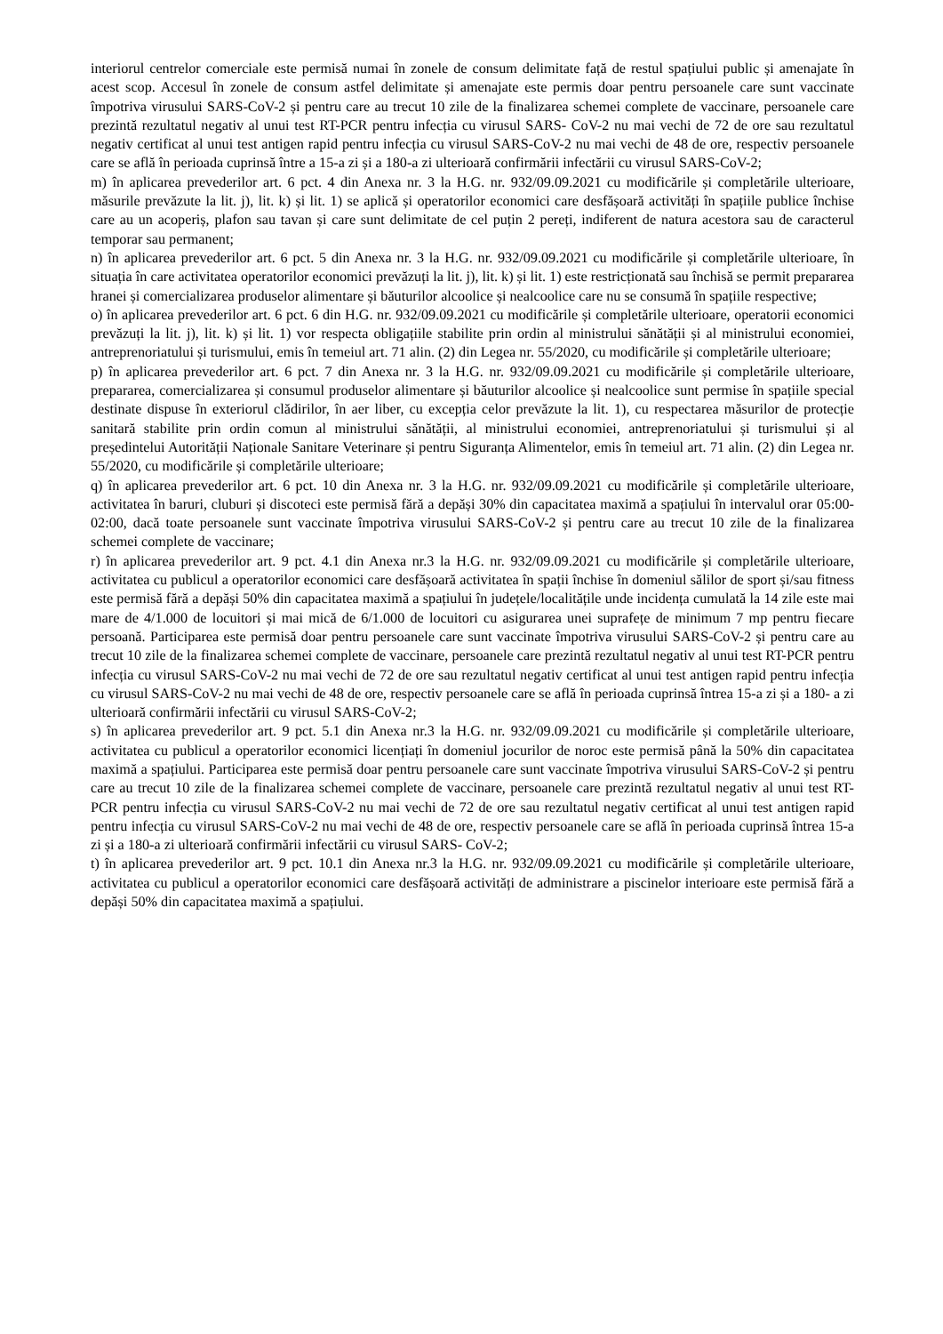interiorul centrelor comerciale este permisă numai în zonele de consum delimitate față de restul spațiului public și amenajate în acest scop. Accesul în zonele de consum astfel delimitate și amenajate este permis doar pentru persoanele care sunt vaccinate împotriva virusului SARS-CoV-2 și pentru care au trecut 10 zile de la finalizarea schemei complete de vaccinare, persoanele care prezintă rezultatul negativ al unui test RT-PCR pentru infecția cu virusul SARS- CoV-2 nu mai vechi de 72 de ore sau rezultatul negativ certificat al unui test antigen rapid pentru infecția cu virusul SARS-CoV-2 nu mai vechi de 48 de ore, respectiv persoanele care se află în perioada cuprinsă între a 15-a zi și a 180-a zi ulterioară confirmării infectării cu virusul SARS-CoV-2;
m) în aplicarea prevederilor art. 6 pct. 4 din Anexa nr. 3 la H.G. nr. 932/09.09.2021 cu modificările și completările ulterioare, măsurile prevăzute la lit. j), lit. k) și lit. 1) se aplică și operatorilor economici care desfășoară activități în spațiile publice închise care au un acoperiș, plafon sau tavan și care sunt delimitate de cel puțin 2 pereți, indiferent de natura acestora sau de caracterul temporar sau permanent;
n) în aplicarea prevederilor art. 6 pct. 5 din Anexa nr. 3 la H.G. nr. 932/09.09.2021 cu modificările și completările ulterioare, în situația în care activitatea operatorilor economici prevăzuți la lit. j), lit. k) și lit. 1) este restricționată sau închisă se permit prepararea hranei și comercializarea produselor alimentare și băuturilor alcoolice și nealcoolice care nu se consumă în spațiile respective;
o) în aplicarea prevederilor art. 6 pct. 6 din H.G. nr. 932/09.09.2021 cu modificările și completările ulterioare, operatorii economici prevăzuți la lit. j), lit. k) și lit. 1) vor respecta obligațiile stabilite prin ordin al ministrului sănătății și al ministrului economiei, antreprenoriatului și turismului, emis în temeiul art. 71 alin. (2) din Legea nr. 55/2020, cu modificările și completările ulterioare;
p) în aplicarea prevederilor art. 6 pct. 7 din Anexa nr. 3 la H.G. nr. 932/09.09.2021 cu modificările și completările ulterioare, prepararea, comercializarea și consumul produselor alimentare și băuturilor alcoolice și nealcoolice sunt permise în spațiile special destinate dispuse în exteriorul clădirilor, în aer liber, cu excepția celor prevăzute la lit. 1), cu respectarea măsurilor de protecție sanitară stabilite prin ordin comun al ministrului sănătății, al ministrului economiei, antreprenoriatului și turismului și al președintelui Autorității Naționale Sanitare Veterinare și pentru Siguranța Alimentelor, emis în temeiul art. 71 alin. (2) din Legea nr. 55/2020, cu modificările și completările ulterioare;
q) în aplicarea prevederilor art. 6 pct. 10 din Anexa nr. 3 la H.G. nr. 932/09.09.2021 cu modificările și completările ulterioare, activitatea în baruri, cluburi și discoteci este permisă fără a depăși 30% din capacitatea maximă a spațiului în intervalul orar 05:00-02:00, dacă toate persoanele sunt vaccinate împotriva virusului SARS-CoV-2 și pentru care au trecut 10 zile de la finalizarea schemei complete de vaccinare;
r) în aplicarea prevederilor art. 9 pct. 4.1 din Anexa nr.3 la H.G. nr. 932/09.09.2021 cu modificările și completările ulterioare, activitatea cu publicul a operatorilor economici care desfășoară activitatea în spații închise în domeniul sălilor de sport și/sau fitness este permisă fără a depăși 50% din capacitatea maximă a spațiului în județele/localitățile unde incidența cumulată la 14 zile este mai mare de 4/1.000 de locuitori și mai mică de 6/1.000 de locuitori cu asigurarea unei suprafețe de minimum 7 mp pentru fiecare persoană. Participarea este permisă doar pentru persoanele care sunt vaccinate împotriva virusului SARS-CoV-2 și pentru care au trecut 10 zile de la finalizarea schemei complete de vaccinare, persoanele care prezintă rezultatul negativ al unui test RT-PCR pentru infecția cu virusul SARS-CoV-2 nu mai vechi de 72 de ore sau rezultatul negativ certificat al unui test antigen rapid pentru infecția cu virusul SARS-CoV-2 nu mai vechi de 48 de ore, respectiv persoanele care se află în perioada cuprinsă întrea 15-a zi și a 180- a zi ulterioară confirmării infectării cu virusul SARS-CoV-2;
s) în aplicarea prevederilor art. 9 pct. 5.1 din Anexa nr.3 la H.G. nr. 932/09.09.2021 cu modificările și completările ulterioare, activitatea cu publicul a operatorilor economici licențiați în domeniul jocurilor de noroc este permisă până la 50% din capacitatea maximă a spațiului. Participarea este permisă doar pentru persoanele care sunt vaccinate împotriva virusului SARS-CoV-2 și pentru care au trecut 10 zile de la finalizarea schemei complete de vaccinare, persoanele care prezintă rezultatul negativ al unui test RT-PCR pentru infecția cu virusul SARS-CoV-2 nu mai vechi de 72 de ore sau rezultatul negativ certificat al unui test antigen rapid pentru infecția cu virusul SARS-CoV-2 nu mai vechi de 48 de ore, respectiv persoanele care se află în perioada cuprinsă întrea 15-a zi și a 180-a zi ulterioară confirmării infectării cu virusul SARS- CoV-2;
t) în aplicarea prevederilor art. 9 pct. 10.1 din Anexa nr.3 la H.G. nr. 932/09.09.2021 cu modificările și completările ulterioare, activitatea cu publicul a operatorilor economici care desfășoară activități de administrare a piscinelor interioare este permisă fără a depăși 50% din capacitatea maximă a spațiului.